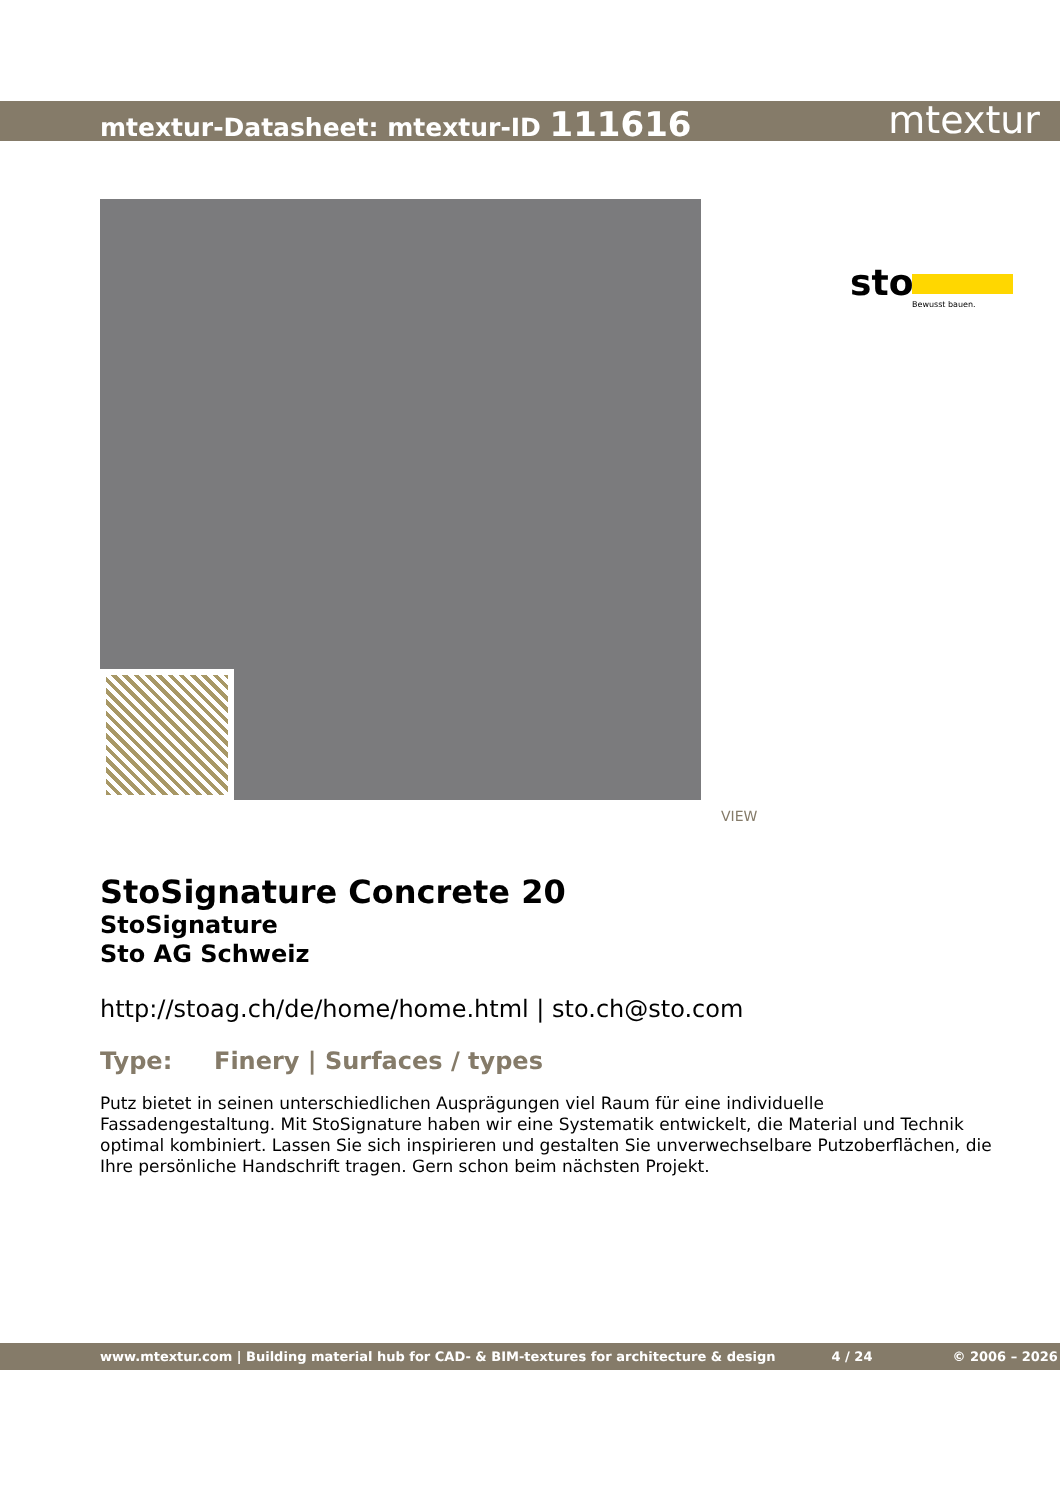mtextur-Datasheet: mtextur-ID 111616
mtextur
sto Bewusst bauen.
VIEW
StoSignature Concrete 20
StoSignature
Sto AG Schweiz
http://stoag.ch/de/home/home.html | sto.ch@sto.com
Type: Finery | Surfaces / types
Putz bietet in seinen unterschiedlichen Ausprägungen viel Raum für eine individuelle Fassadengestaltung. Mit StoSignature haben wir eine Systematik entwickelt, die Material und Technik optimal kombiniert. Lassen Sie sich inspirieren und gestalten Sie unverwechselbare Putzoberflächen, die Ihre persönliche Handschrift tragen. Gern schon beim nächsten Projekt.
www.mtextur.com | Building material hub for CAD- & BIM-textures for architecture & design 4 / 24 © 2006 – 2026